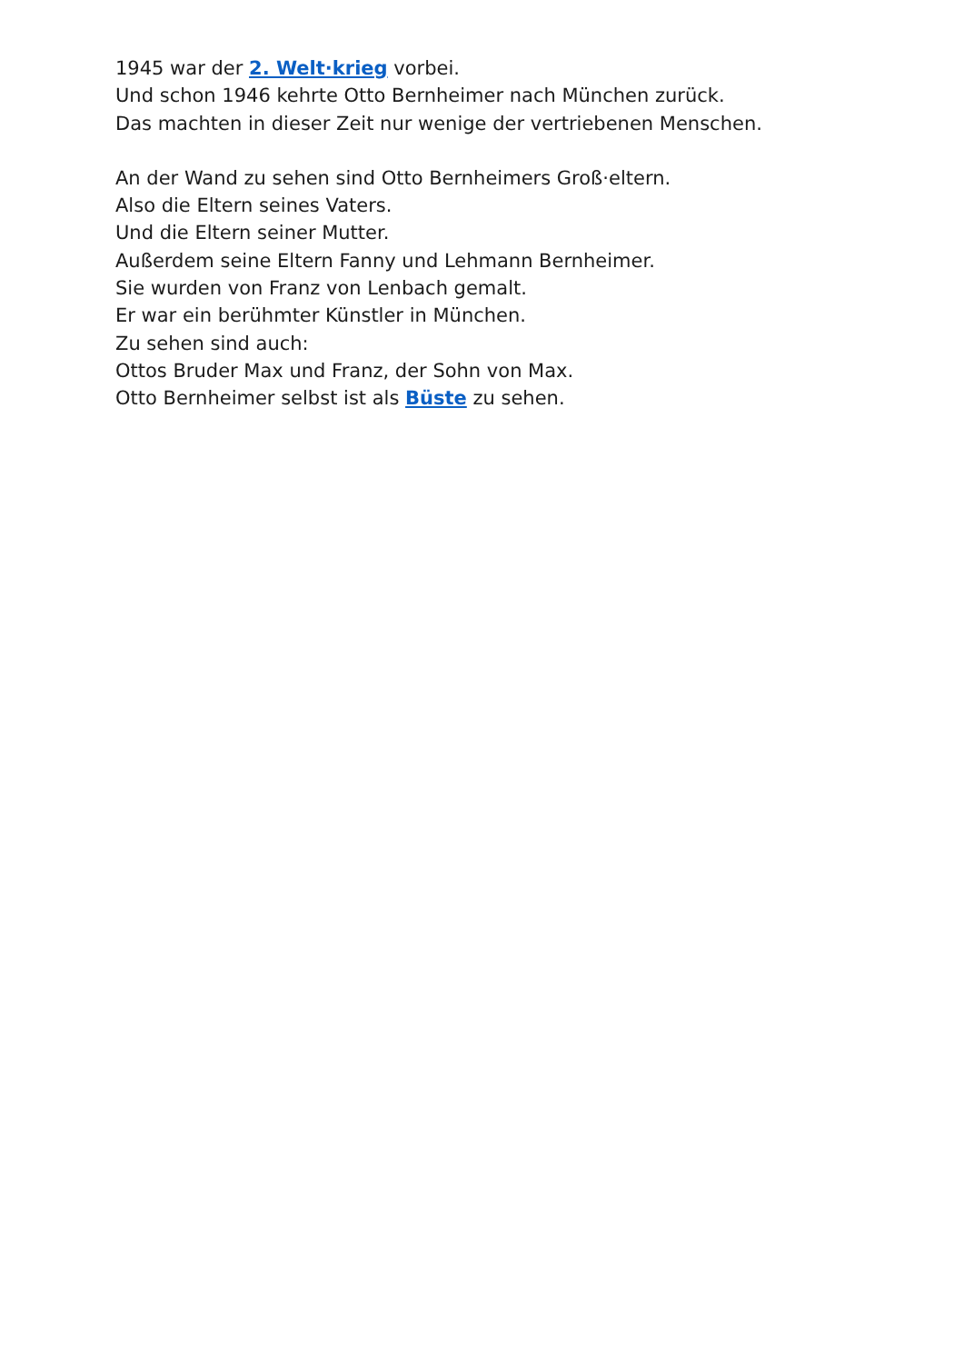1945 war der 2. Welt·krieg vorbei.
Und schon 1946 kehrte Otto Bernheimer nach München zurück.
Das machten in dieser Zeit nur wenige der vertriebenen Menschen.
An der Wand zu sehen sind Otto Bernheimers Groß·eltern.
Also die Eltern seines Vaters.
Und die Eltern seiner Mutter.
Außerdem seine Eltern Fanny und Lehmann Bernheimer.
Sie wurden von Franz von Lenbach gemalt.
Er war ein berühmter Künstler in München.
Zu sehen sind auch:
Ottos Bruder Max und Franz, der Sohn von Max.
Otto Bernheimer selbst ist als Büste zu sehen.